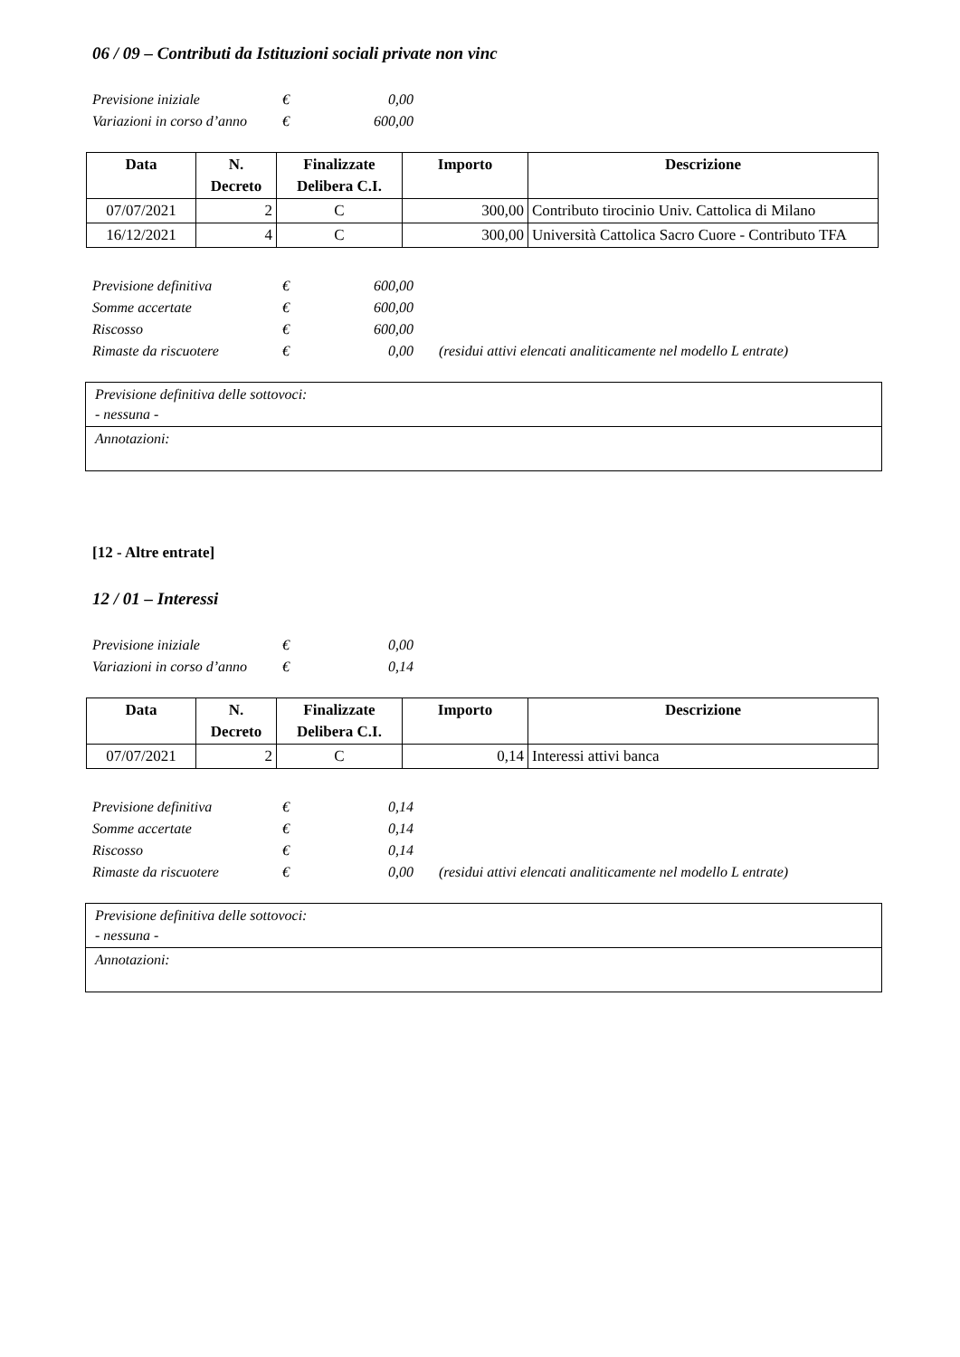06 / 09 – Contributi da Istituzioni sociali private non vinc
Previsione iniziale € 0,00
Variazioni in corso d’anno € 600,00
| Data | N. Decreto | Finalizzate Delibera C.I. | Importo | Descrizione |
| --- | --- | --- | --- | --- |
| 07/07/2021 | 2 | C | 300,00 | Contributo tirocinio Univ. Cattolica di Milano |
| 16/12/2021 | 4 | C | 300,00 | Università Cattolica Sacro Cuore - Contributo TFA |
Previsione definitiva € 600,00
Somme accertate € 600,00
Riscosso € 600,00
Rimaste da riscuotere € 0,00 (residui attivi elencati analiticamente nel modello L entrate)
| Previsione definitiva delle sottovoci: - nessuna - |
| Annotazioni: |
[12 - Altre entrate]
12 / 01 – Interessi
Previsione iniziale € 0,00
Variazioni in corso d’anno € 0,14
| Data | N. Decreto | Finalizzate Delibera C.I. | Importo | Descrizione |
| --- | --- | --- | --- | --- |
| 07/07/2021 | 2 | C | 0,14 | Interessi attivi banca |
Previsione definitiva € 0,14
Somme accertate € 0,14
Riscosso € 0,14
Rimaste da riscuotere € 0,00 (residui attivi elencati analiticamente nel modello L entrate)
| Previsione definitiva delle sottovoci: - nessuna - |
| Annotazioni: |